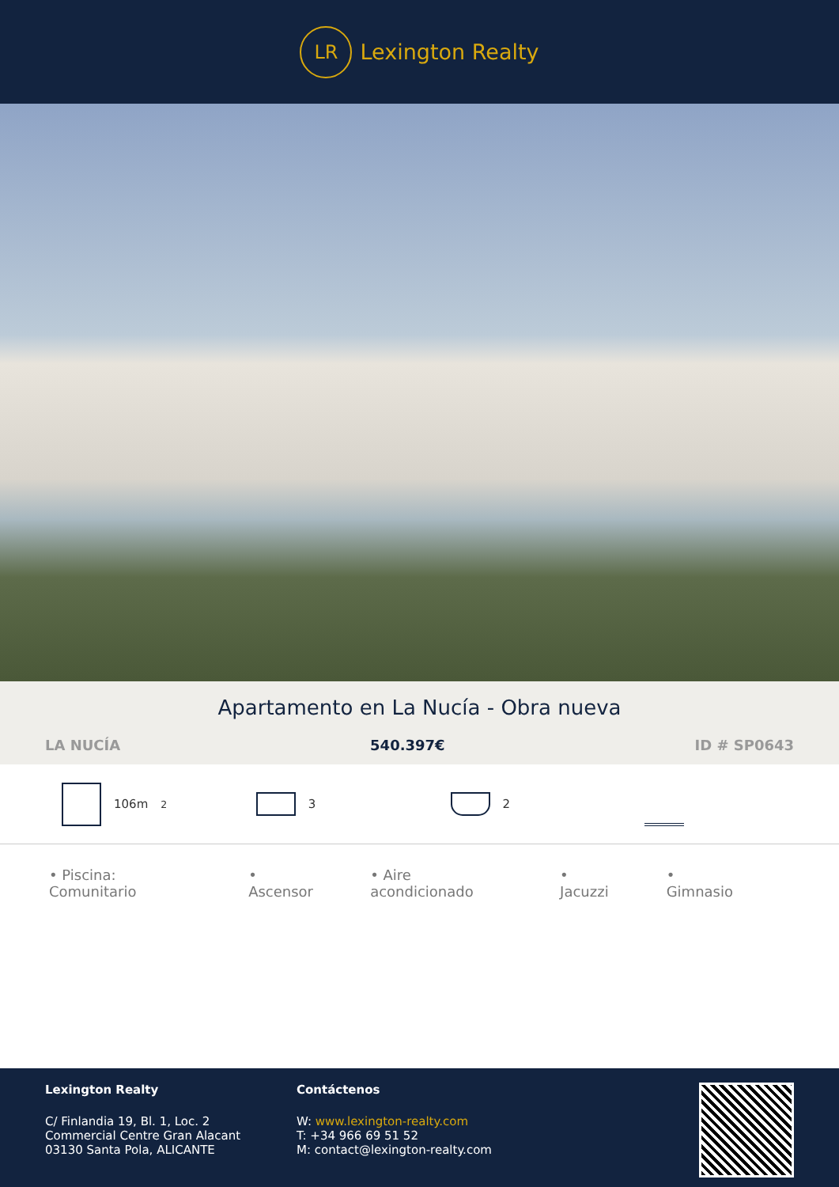LR
Lexington Realty
Apartamento en La Nucía - Obra nueva
LA NUCÍA 540.397€ ID # SP0643
106m<sup>2</sup> 3 2
• Piscina: Comunitario • Ascensor • Aire acondicionado • Jacuzzi • Gimnasio
Lexington Realty
C/ Finlandia 19, Bl. 1, Loc. 2
Commercial Centre Gran Alacant
03130 Santa Pola, ALICANTE
Contáctenos
W: www.lexington-realty.com
T: +34 966 69 51 52
M: contact@lexington-realty.com